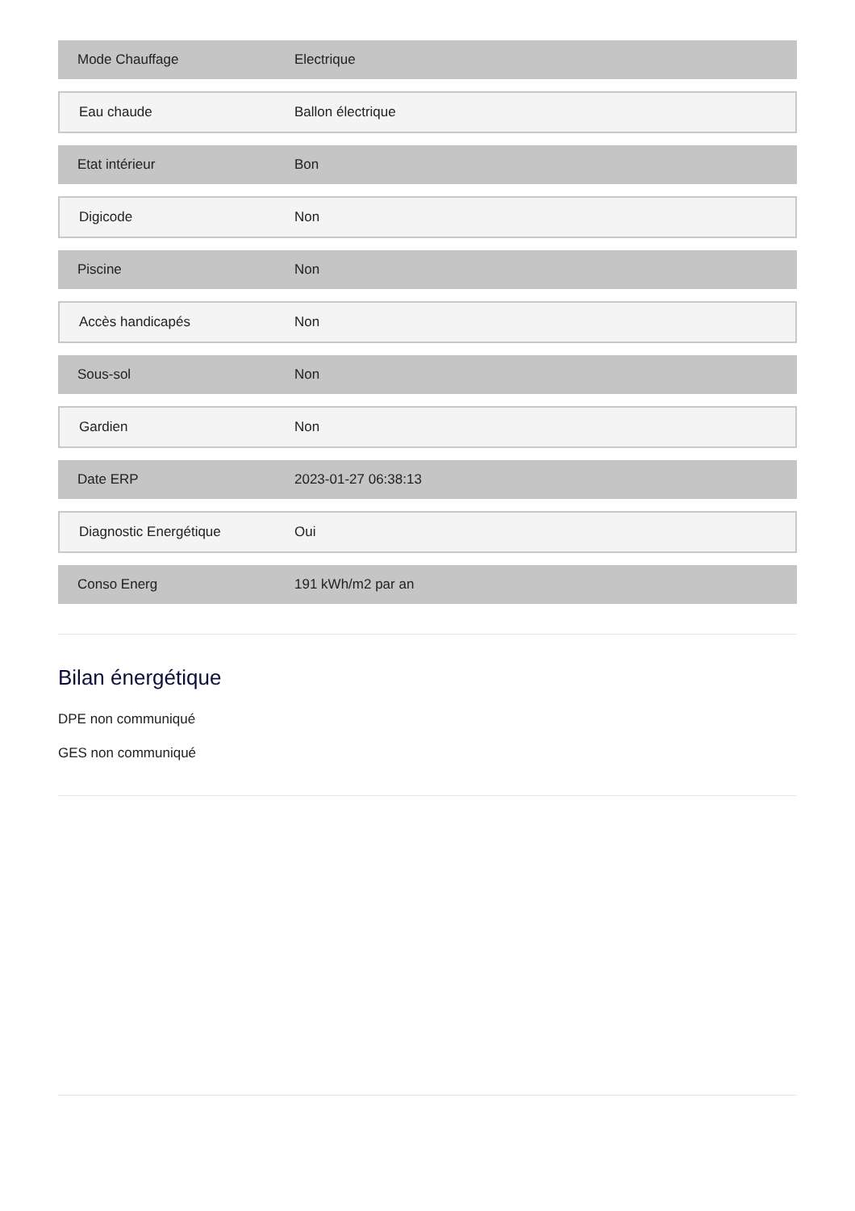| Mode Chauffage | Electrique |
| Eau chaude | Ballon électrique |
| Etat intérieur | Bon |
| Digicode | Non |
| Piscine | Non |
| Accès handicapés | Non |
| Sous-sol | Non |
| Gardien | Non |
| Date ERP | 2023-01-27 06:38:13 |
| Diagnostic Energétique | Oui |
| Conso Energ | 191 kWh/m2 par an |
Bilan énergétique
DPE non communiqué
GES non communiqué